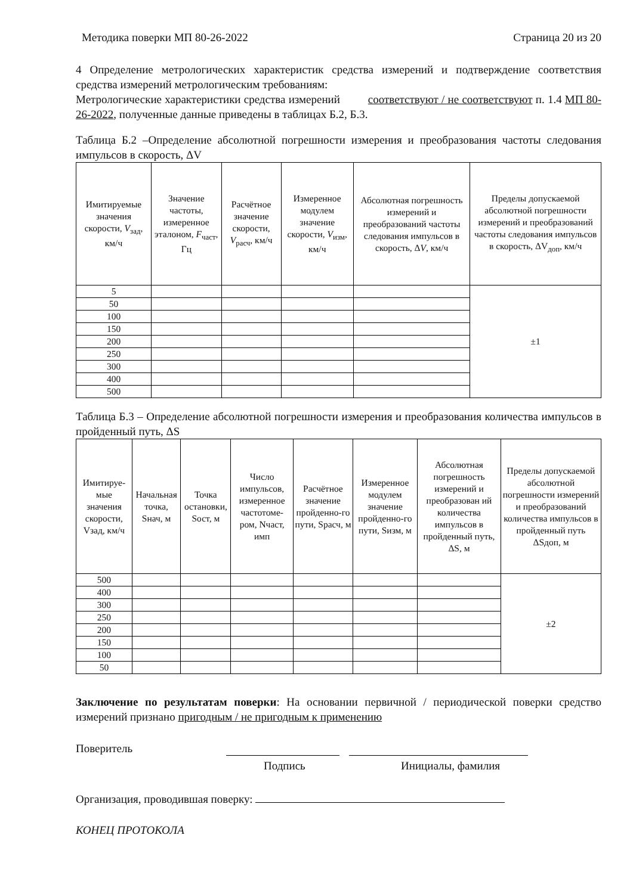Методика поверки МП 80-26-2022 Страница 20 из 20
4 Определение метрологических характеристик средства измерений и подтверждение соответствия средства измерений метрологическим требованиям:
Метрологические характеристики средства измерений соответствуют / не соответствуют п. 1.4 МП 80-26-2022, полученные данные приведены в таблицах Б.2, Б.3.
Таблица Б.2 –Определение абсолютной погрешности измерения и преобразования частоты следования импульсов в скорость, ΔV
| Имитируемые значения скорости, V<sub>зад</sub>, км/ч | Значение частоты, измеренное эталоном, F<sub>част</sub>, Гц | Расчётное значение скорости, V<sub>расч</sub>, км/ч | Измеренное модулем значение скорости, V<sub>изм</sub>, км/ч | Абсолютная погрешность измерений и преобразований частоты следования импульсов в скорость, Δ V , км/ч | Пределы допускаемой абсолютной погрешности измерений и преобразований частоты следования импульсов в скорость, ΔV<sub>доп</sub>, км/ч |
| --- | --- | --- | --- | --- | --- |
| 5 | | | | | ±1 |
| 50 | | | | | |
| 100 | | | | | |
| 150 | | | | | |
| 200 | | | | | |
| 250 | | | | | |
| 300 | | | | | |
| 400 | | | | | |
| 500 | | | | | |
Таблица Б.3 – Определение абсолютной погрешности измерения и преобразования количества импульсов в пройденный путь, ΔS
| Имитируе-мые значения скорости, Vзад, км/ч | Начальная точка, Sнач, м | Точка остановки, Sост, м | Число импульсов, измеренное частотоме-ром, Nчаст, имп | Расчётное значение пройденно-го пути, Sрасч, м | Измеренное модулем значение пройденно-го пути, Sизм, м | Абсолютная погрешность измерений и преобразован ий количества импульсов в пройденный путь, ΔS, м | Пределы допускаемой абсолютной погрешности измерений и преобразований количества импульсов в пройденный путь ΔSдоп, м |
| --- | --- | --- | --- | --- | --- | --- | --- |
| 500 | | | | | | | ±2 |
| 400 | | | | | | | |
| 300 | | | | | | | |
| 250 | | | | | | | |
| 200 | | | | | | | |
| 150 | | | | | | | |
| 100 | | | | | | | |
| 50 | | | | | | | |
Заключение по результатам поверки: На основании первичной / периодической поверки средство измерений признано пригодным / не пригодным к применению
Поверитель
Подпись Инициалы, фамилия
Организация, проводившая поверку:
КОНЕЦ ПРОТОКОЛА